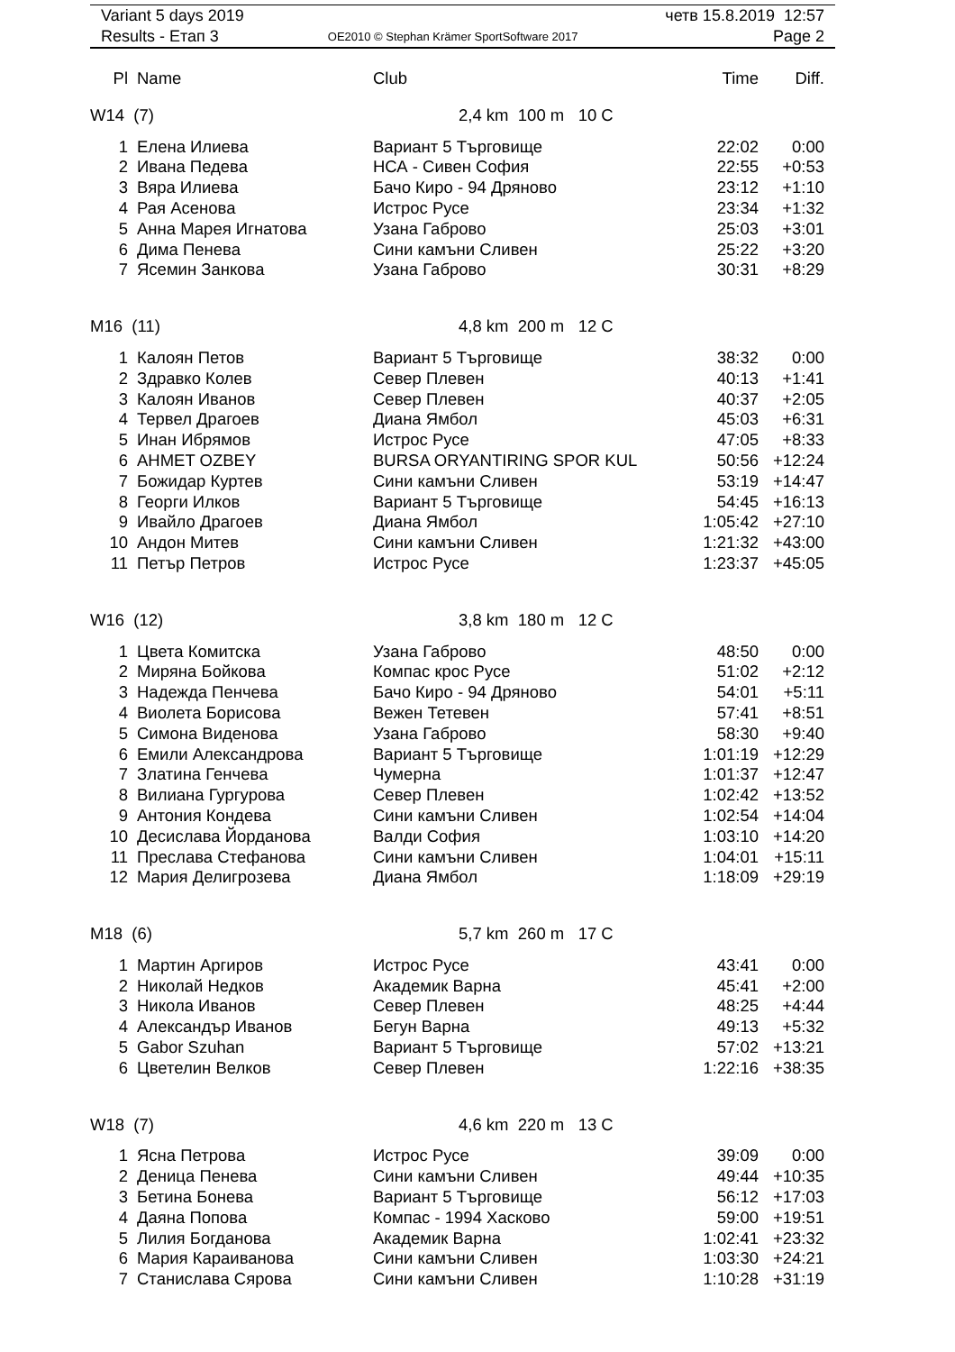| Variant 5 days 2019 | | четв 15.8.2019 12:57 |
| Results - Етап 3 | OE2010 © Stephan Krämer SportSoftware 2017 | Page 2 |
| Pl | Name | Club | Time | Diff. |
| --- | --- | --- | --- | --- |
| W14 (7) | | 2,4 km 100 m 10 C | | |
| 1 | Елена Илиева | Вариант 5 Търговище | 22:02 | 0:00 |
| 2 | Ивана Педева | НСА - Сивен София | 22:55 | +0:53 |
| 3 | Вяра Илиева | Бачо Киро - 94 Дряново | 23:12 | +1:10 |
| 4 | Рая Асенова | Истрос Русе | 23:34 | +1:32 |
| 5 | Анна Марея Игнатова | Узана Габрово | 25:03 | +3:01 |
| 6 | Дима Пенева | Сини камъни Сливен | 25:22 | +3:20 |
| 7 | Ясемин Занкова | Узана Габрово | 30:31 | +8:29 |
| M16 (11) | | 4,8 km 200 m 12 C | | |
| 1 | Калоян Петов | Вариант 5 Търговище | 38:32 | 0:00 |
| 2 | Здравко Колев | Север Плевен | 40:13 | +1:41 |
| 3 | Калоян Иванов | Север Плевен | 40:37 | +2:05 |
| 4 | Тервел Драгоев | Диана Ямбол | 45:03 | +6:31 |
| 5 | Инан Ибрямов | Истрос Русе | 47:05 | +8:33 |
| 6 | AHMET OZBEY | BURSA ORYANTIRING SPOR KUL | 50:56 | +12:24 |
| 7 | Божидар Куртев | Сини камъни Сливен | 53:19 | +14:47 |
| 8 | Георги Илков | Вариант 5 Търговище | 54:45 | +16:13 |
| 9 | Ивайло Драгоев | Диана Ямбол | 1:05:42 | +27:10 |
| 10 | Андон Митев | Сини камъни Сливен | 1:21:32 | +43:00 |
| 11 | Петър Петров | Истрос Русе | 1:23:37 | +45:05 |
| W16 (12) | | 3,8 km 180 m 12 C | | |
| 1 | Цвета Комитска | Узана Габрово | 48:50 | 0:00 |
| 2 | Миряна Бойкова | Компас крос Русе | 51:02 | +2:12 |
| 3 | Надежда Пенчева | Бачо Киро - 94 Дряново | 54:01 | +5:11 |
| 4 | Виолета Борисова | Вежен Тетевен | 57:41 | +8:51 |
| 5 | Симона Виденова | Узана Габрово | 58:30 | +9:40 |
| 6 | Емили Александрова | Вариант 5 Търговище | 1:01:19 | +12:29 |
| 7 | Златина Генчева | Чумерна | 1:01:37 | +12:47 |
| 8 | Вилиана Гургурова | Север Плевен | 1:02:42 | +13:52 |
| 9 | Антония Кондева | Сини камъни Сливен | 1:02:54 | +14:04 |
| 10 | Десислава Йорданова | Валди София | 1:03:10 | +14:20 |
| 11 | Преслава Стефанова | Сини камъни Сливен | 1:04:01 | +15:11 |
| 12 | Мария Делигрозева | Диана Ямбол | 1:18:09 | +29:19 |
| M18 (6) | | 5,7 km 260 m 17 C | | |
| 1 | Мартин Аргиров | Истрос Русе | 43:41 | 0:00 |
| 2 | Николай Недков | Академик Варна | 45:41 | +2:00 |
| 3 | Никола Иванов | Север Плевен | 48:25 | +4:44 |
| 4 | Александър Иванов | Бегун Варна | 49:13 | +5:32 |
| 5 | Gabor Szuhan | Вариант 5 Търговище | 57:02 | +13:21 |
| 6 | Цветелин Велков | Север Плевен | 1:22:16 | +38:35 |
| W18 (7) | | 4,6 km 220 m 13 C | | |
| 1 | Ясна Петрова | Истрос Русе | 39:09 | 0:00 |
| 2 | Деница Пенева | Сини камъни Сливен | 49:44 | +10:35 |
| 3 | Бетина Бонева | Вариант 5 Търговище | 56:12 | +17:03 |
| 4 | Даяна Попова | Компас - 1994 Хасково | 59:00 | +19:51 |
| 5 | Лилия Богданова | Академик Варна | 1:02:41 | +23:32 |
| 6 | Мария Караиванова | Сини камъни Сливен | 1:03:30 | +24:21 |
| 7 | Станислава Сярова | Сини камъни Сливен | 1:10:28 | +31:19 |